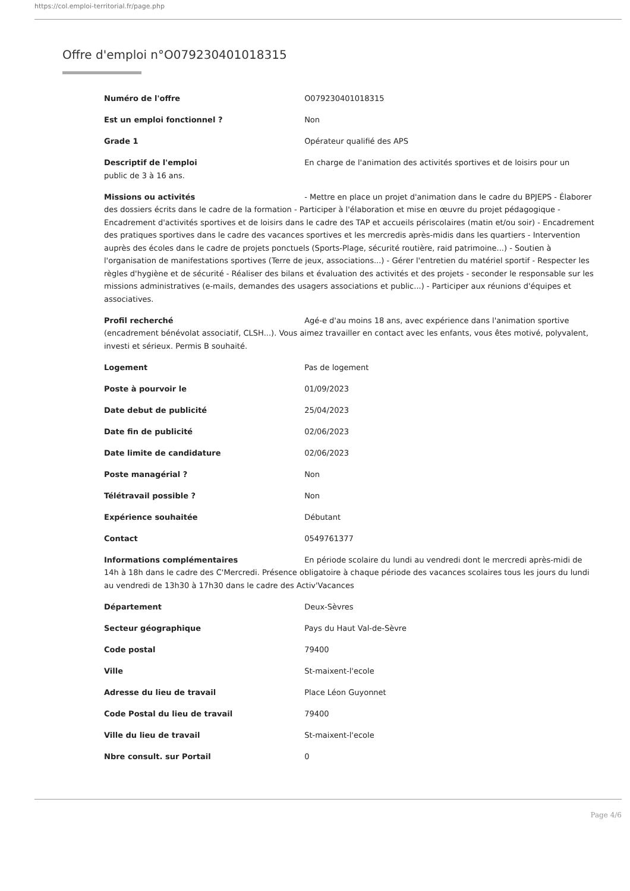https://col.emploi-territorial.fr/page.php
Offre d'emploi n°O079230401018315
Numéro de l'offre O079230401018315
Est un emploi fonctionnel ? Non
Grade 1 Opérateur qualifié des APS
Descriptif de l'emploi En charge de l'animation des activités sportives et de loisirs pour un public de 3 à 16 ans.
Missions ou activités - Mettre en place un projet d'animation dans le cadre du BPJEPS - Élaborer des dossiers écrits dans le cadre de la formation - Participer à l'élaboration et mise en œuvre du projet pédagogique - Encadrement d'activités sportives et de loisirs dans le cadre des TAP et accueils périscolaires (matin et/ou soir) - Encadrement des pratiques sportives dans le cadre des vacances sportives et les mercredis après-midis dans les quartiers - Intervention auprès des écoles dans le cadre de projets ponctuels (Sports-Plage, sécurité routière, raid patrimoine...) - Soutien à l'organisation de manifestations sportives (Terre de jeux, associations...) - Gérer l'entretien du matériel sportif - Respecter les règles d'hygiène et de sécurité - Réaliser des bilans et évaluation des activités et des projets - seconder le responsable sur les missions administratives (e-mails, demandes des usagers associations et public...) - Participer aux réunions d'équipes et associatives.
Profil recherché Agé-e d'au moins 18 ans, avec expérience dans l'animation sportive (encadrement bénévolat associatif, CLSH...). Vous aimez travailler en contact avec les enfants, vous êtes motivé, polyvalent, investi et sérieux. Permis B souhaité.
Logement Pas de logement
Poste à pourvoir le 01/09/2023
Date debut de publicité 25/04/2023
Date fin de publicité 02/06/2023
Date limite de candidature 02/06/2023
Poste managérial ? Non
Télétravail possible ? Non
Expérience souhaitée Débutant
Contact 0549761377
Informations complémentaires En période scolaire du lundi au vendredi dont le mercredi après-midi de 14h à 18h dans le cadre des C'Mercredi. Présence obligatoire à chaque période des vacances scolaires tous les jours du lundi au vendredi de 13h30 à 17h30 dans le cadre des Activ'Vacances
Département Deux-Sèvres
Secteur géographique Pays du Haut Val-de-Sèvre
Code postal 79400
Ville St-maixent-l'ecole
Adresse du lieu de travail Place Léon Guyonnet
Code Postal du lieu de travail 79400
Ville du lieu de travail St-maixent-l'ecole
Nbre consult. sur Portail 0
Page 4/6